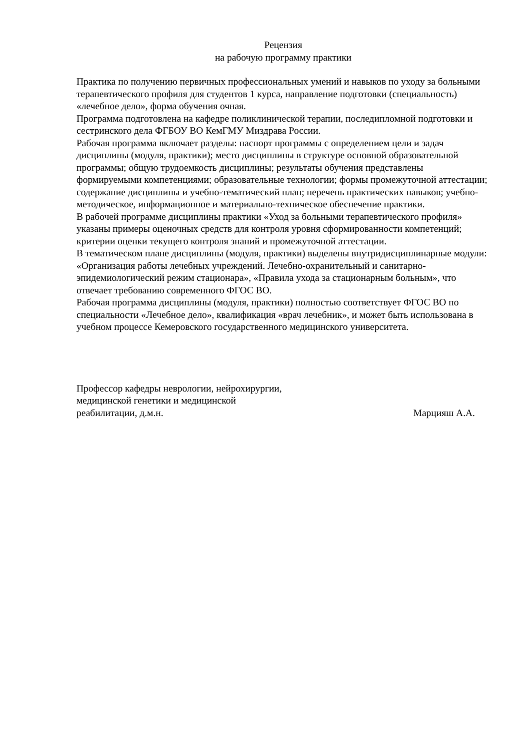Рецензия
на рабочую программу практики
Практика по получению первичных профессиональных умений и навыков по уходу за больными терапевтического профиля для студентов 1 курса, направление подготовки (специальность) «лечебное дело», форма обучения очная.
Программа подготовлена на кафедре поликлинической терапии, последипломной подготовки и сестринского дела ФГБОУ ВО КемГМУ Миздрава России.
Рабочая программа включает разделы: паспорт программы с определением цели и задач дисциплины (модуля, практики); место дисциплины в структуре основной образовательной программы; общую трудоемкость дисциплины; результаты обучения представлены формируемыми компетенциями; образовательные технологии; формы промежуточной аттестации; содержание дисциплины и учебно-тематический план; перечень практических навыков; учебно-методическое, информационное и материально-техническое обеспечение практики.
В рабочей программе дисциплины практики «Уход за больными терапевтического профиля» указаны примеры оценочных средств для контроля уровня сформированности компетенций; критерии оценки текущего контроля знаний и промежуточной аттестации.
В тематическом плане дисциплины (модуля, практики) выделены внутридисциплинарные модули: «Организация работы лечебных учреждений. Лечебно-охранительный и санитарно-эпидемиологический режим стационара», «Правила ухода за стационарным больным», что отвечает требованию современного ФГОС ВО.
Рабочая программа дисциплины (модуля, практики) полностью соответствует ФГОС ВО по специальности «Лечебное дело», квалификация «врач лечебник», и может быть использована в учебном процессе Кемеровского государственного медицинского университета.
Профессор кафедры неврологии, нейрохирургии,
медицинской генетики и медицинской
реабилитации, д.м.н.
Марцияш А.А.